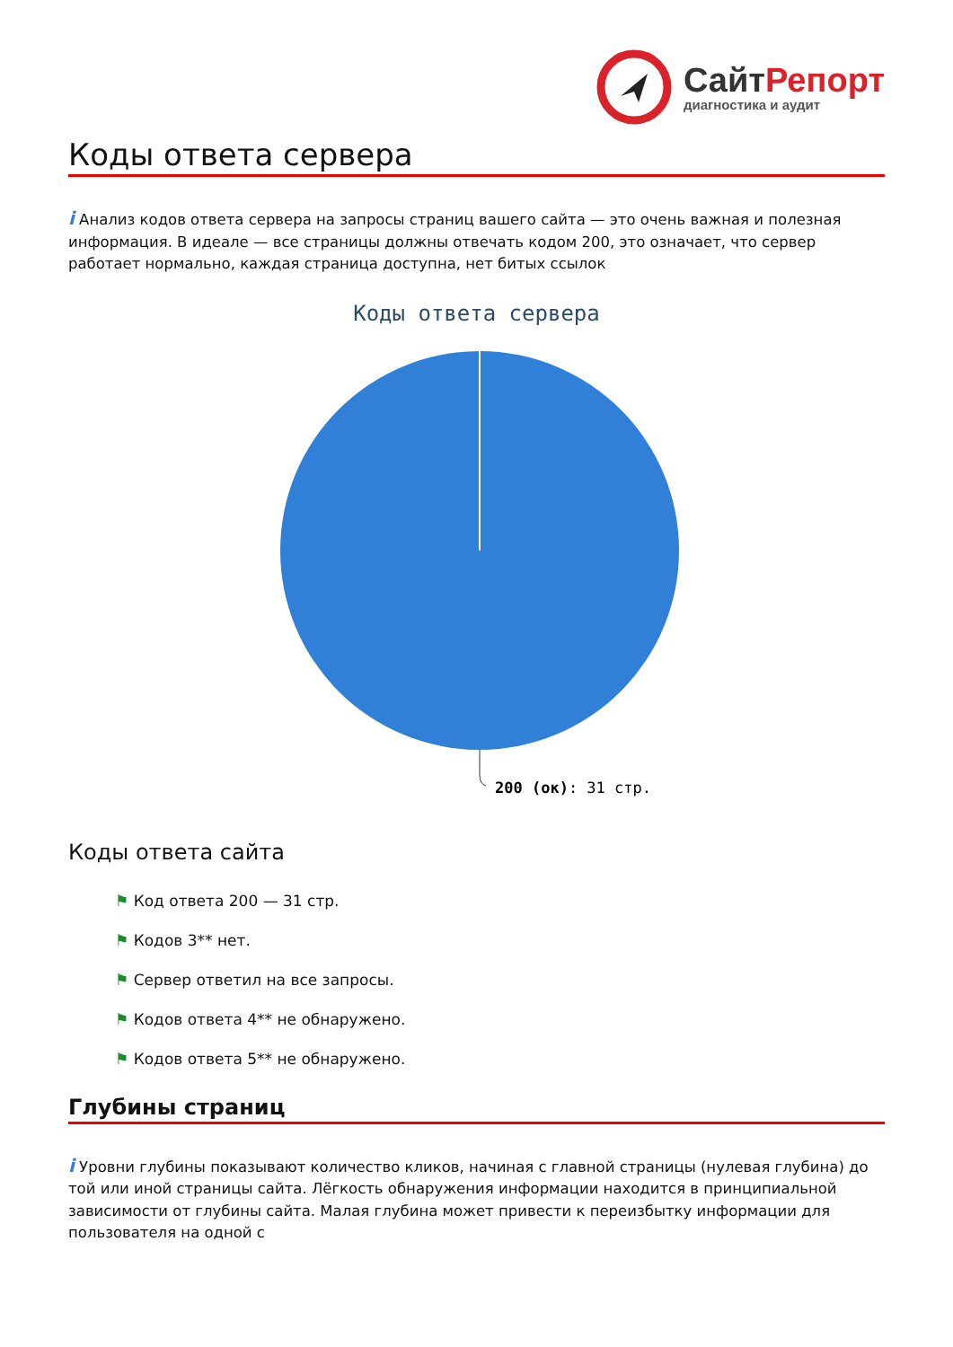СайтРепорт
диагностика и аудит
Коды ответа сервера
i Анализ кодов ответа сервера на запросы страниц вашего сайта — это очень важная и полезная информация. В идеале — все страницы должны отвечать кодом 200, это означает, что сервер работает нормально, каждая страница доступна, нет битых ссылок
Коды ответа сервера
200 (ок): 31 стр.
Коды ответа сайта
⚑ Код ответа 200 — 31 стр.
⚑ Кодов 3** нет.
⚑ Сервер ответил на все запросы.
⚑ Кодов ответа 4** не обнаружено.
⚑ Кодов ответа 5** не обнаружено.
Глубины страниц
i Уровни глубины показывают количество кликов, начиная с главной страницы (нулевая глубина) до той или иной страницы сайта. Лёгкость обнаружения информации находится в принципиальной зависимости от глубины сайта. Малая глубина может привести к переизбытку информации для пользователя на одной с